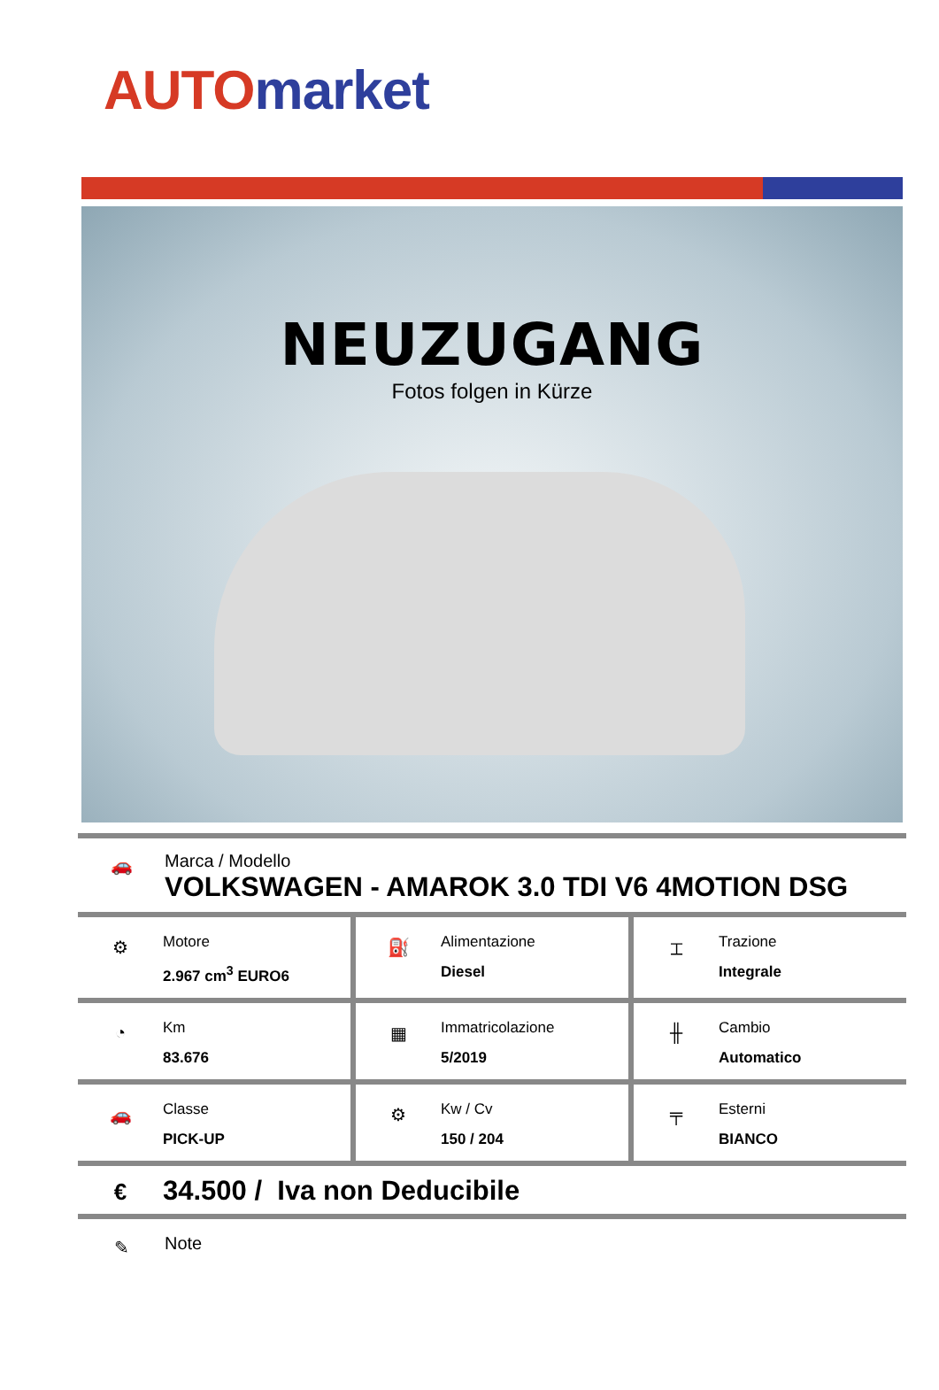AUTO market
NEUZUGANG
Fotos folgen in Kürze
🚗
Marca / Modello
VOLKSWAGEN - AMAROK 3.0 TDI V6 4MOTION DSG
⚙
Motore
2.967 cm<sup>3</sup> EURO6
⛽
Alimentazione
Diesel
⌶
Trazione
Integrale
◔
Km
83.676
▦
Immatricolazione
5/2019
╫
Cambio
Automatico
🚗
Classe
PICK-UP
⚙
Kw / Cv
150 / 204
╤
Esterni
BIANCO
€
34.500 / Iva non Deducibile
✎
Note